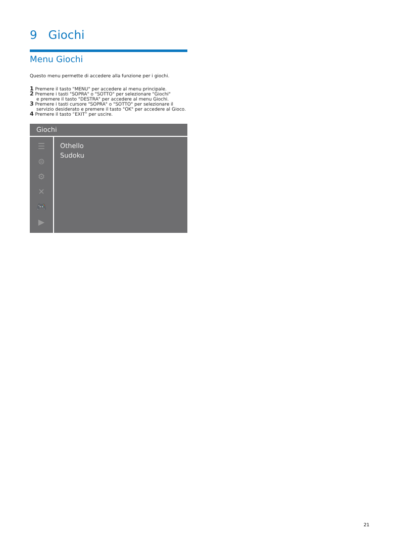9 Giochi
Menu Giochi
Questo menu permette di accedere alla funzione per i giochi.
1 Premere il tasto "MENU" per accedere al menu principale.
2 Premere i tasti "SOPRA" o "SOTTO" per selezionare "Giochi"
e premere il tasto "DESTRA" per accedere al menu Giochi.
3 Premere i tasti cursore "SOPRA" o "SOTTO" per selezionare il
servizio desiderato e premere il tasto "OK" per accedere al Gioco.
4 Premere il tasto “EXIT” per uscire.
Giochi
☰
⊜
⚙
✕
🎮
▶
Othello
Sudoku
21